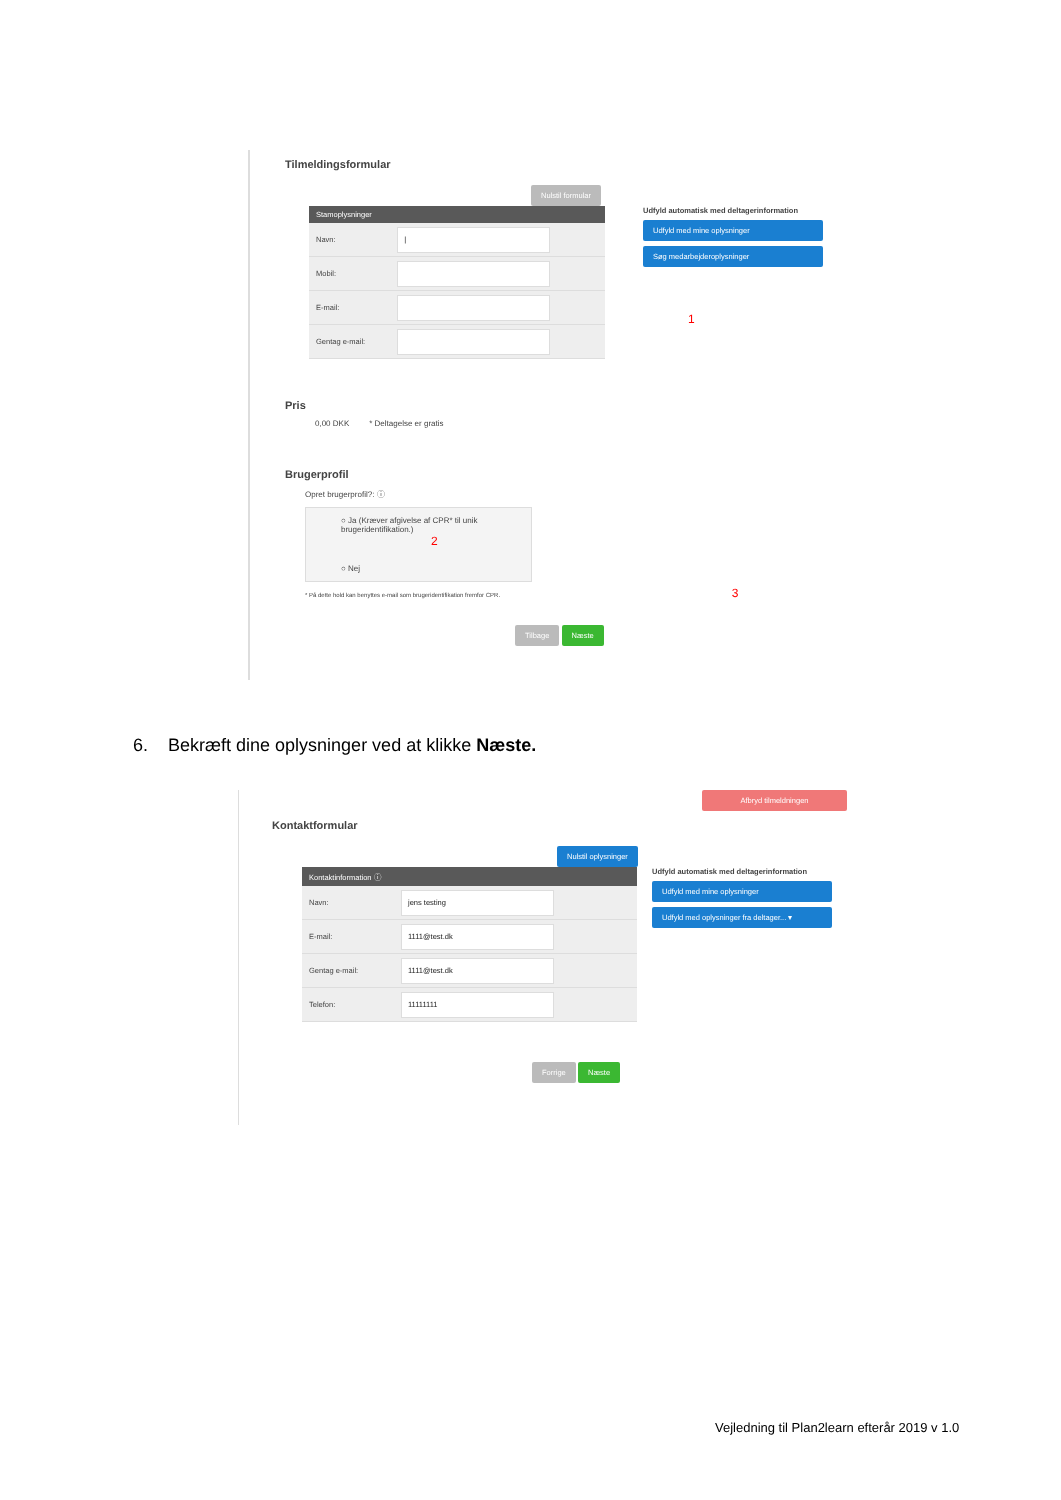Tilmeldingsformular
Nulstil formular
| Stamoplysninger | |
| --- | --- |
| Navn: | / |
| Mobil: | |
| E-mail: | |
| Gentag e-mail: | |
Udfyld automatisk med deltagerinformation
Udfyld med mine oplysninger
Søg medarbejderoplysninger
1
Pris
0,00 DKK * Deltagelse er gratis
Brugerprofil
Opret brugerprofil?: ⓘ
○ Ja (Kræver afgivelse af CPR* til unik brugeridentifikation.) 2
○ Nej
* På dette hold kan benyttes e-mail som brugeridentifikation fremfor CPR. 3
Tilbage Næste
6. Bekræft dine oplysninger ved at klikke Næste.
Afbryd tilmeldningen
Kontaktformular
Nulstil oplysninger
| Kontaktinformation ⓘ | |
| --- | --- |
| Navn: | jens testing |
| E-mail: | 1111@test.dk |
| Gentag e-mail: | 1111@test.dk |
| Telefon: | 11111111 |
Udfyld automatisk med deltagerinformation
Udfyld med mine oplysninger
Udfyld med oplysninger fra deltager... ▾
Forrige Næste
Vejledning til Plan2learn efterår 2019 v 1.0